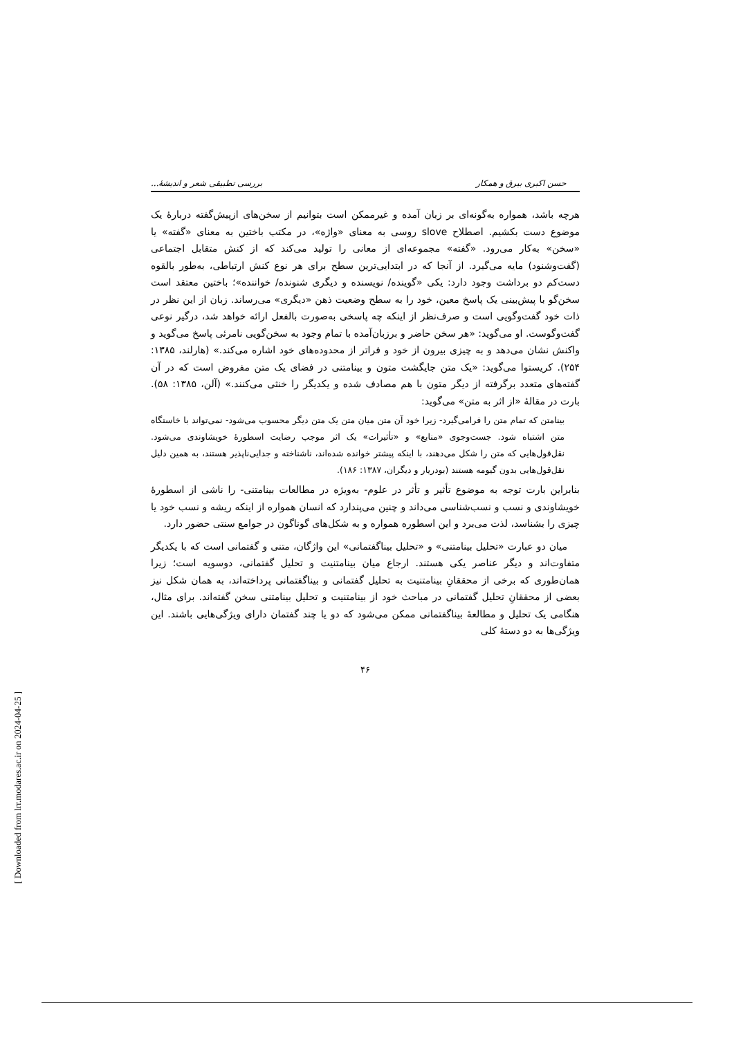حسن اکبری بیرق و همکار بررسی تطبیقی شعر و اندیشهٔ...
هرچه باشد، همواره به‌گونه‌ای بر زبان آمده و غیرممکن است بتوانیم از سخن‌های ازپیش‌گفته دربارهٔ یک موضوع دست بکشیم. اصطلاح slove روسی به معنای «واژه»، در مکتب باختین به معنای «گفته» یا «سخن» به‌کار می‌رود. «گفته» مجموعه‌ای از معانی را تولید می‌کند که از کنش متقابل اجتماعی (گفت‌وشنود) مایه می‌گیرد. از آنجا که در ابتدایی‌ترین سطح برای هر نوع کنش ارتباطی، به‌طور بالقوه دست‌کم دو برداشت وجود دارد: یکی «گوینده/ نویسنده و دیگری شنونده/ خواننده»؛ باختین معتقد است سخن‌گو با پیش‌بینی یک پاسخ معین، خود را به سطح وضعیت ذهن «دیگری» می‌رساند. زبان از این نظر در ذات خود گفت‌وگویی است و صرف‌نظر از اینکه چه پاسخی به‌صورت بالفعل ارائه خواهد شد، درگیر نوعی گفت‌وگوست. او می‌گوید: «هر سخن حاضر و برزبان‌آمده با تمام وجود به سخن‌گویی نامرئی پاسخ می‌گوید و واکنش نشان می‌دهد و به چیزی بیرون از خود و فراتر از محدوده‌های خود اشاره می‌کند.» (هارلند، ۱۳۸۵: ۲۵۴). کریستوا می‌گوید: «یک متن جایگشت متون و بینامتنی در فضای یک متن مفروض است که در آن گفته‌های متعدد برگرفته از دیگر متون با هم مصادف شده و یکدیگر را خنثی می‌کنند.» (آلن، ۱۳۸۵: ۵۸). بارت در مقالهٔ «از اثر به متن» می‌گوید:
بینامتن که تمام متن را فرامی‌گیرد- زیرا خود آن متن میان متن یک متن دیگر محسوب می‌شود- نمی‌تواند با خاستگاه متن اشتباه شود. جست‌وجوی «منابع» و «تأثیرات» یک اثر موجب رضایت اسطورهٔ خویشاوندی می‌شود. نقل‌قول‌هایی که متن را شکل می‌دهند، با اینکه پیشتر خوانده شده‌اند، ناشناخته و جدایی‌ناپذیر هستند، به همین دلیل نقل‌قول‌هایی بدون گیومه هستند (بودریار و دیگران، ۱۳۸۷: ۱۸۶).
بنابراین بارت توجه به موضوع تأثیر و تأثر در علوم- به‌ویژه در مطالعات بینامتنی- را ناشی از اسطورهٔ خویشاوندی و نسب و نسب‌شناسی می‌داند و چنین می‌پندارد که انسان همواره از اینکه ریشه و نسب خود یا چیزی را بشناسد، لذت می‌برد و این اسطوره همواره و به شکل‌های گوناگون در جوامع سنتی حضور دارد.
میان دو عبارت «تحلیل بینامتنی» و «تحلیل بیناگفتمانی» این واژگان، متنی و گفتمانی است که با یکدیگر متفاوت‌اند و دیگر عناصر یکی هستند. ارجاع میان بینامتنیت و تحلیل گفتمانی، دوسویه است؛ زیرا همان‌طوری که برخی از محققانِ بینامتنیت به تحلیل گفتمانی و بیناگفتمانی پرداخته‌اند، به همان شکل نیز بعضی از محققانِ تحلیل گفتمانی در مباحث خود از بینامتنیت و تحلیل بینامتنی سخن گفته‌اند. برای مثال، هنگامی یک تحلیل و مطالعهٔ بیناگفتمانی ممکن می‌شود که دو یا چند گفتمان دارای ویژگی‌هایی باشند. این ویژگی‌ها به دو دستهٔ کلی
۴۶
[ Downloaded from lrr.modares.ac.ir on 2024-04-25 ]